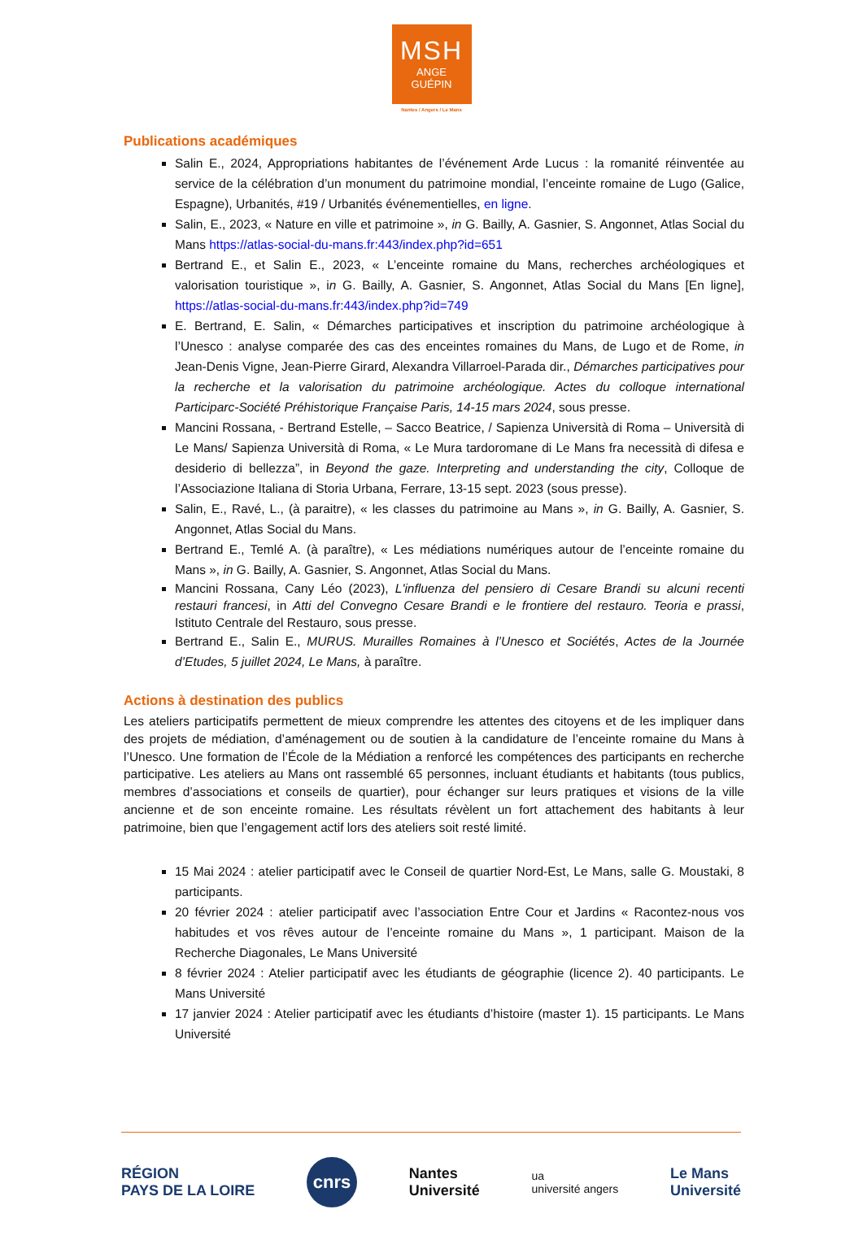MSH
ANGE
GUÉPIN
Nantes / Angers / Le Mans
Publications académiques
Salin E., 2024, Appropriations habitantes de l’événement Arde Lucus : la romanité réinventée au service de la célébration d’un monument du patrimoine mondial, l’enceinte romaine de Lugo (Galice, Espagne), Urbanités, #19 / Urbanités événementielles, en ligne.
Salin, E., 2023, « Nature en ville et patrimoine », in G. Bailly, A. Gasnier, S. Angonnet, Atlas Social du Mans https://atlas-social-du-mans.fr:443/index.php?id=651
Bertrand E., et Salin E., 2023, « L’enceinte romaine du Mans, recherches archéologiques et valorisation touristique », in G. Bailly, A. Gasnier, S. Angonnet, Atlas Social du Mans [En ligne], https://atlas-social-du-mans.fr:443/index.php?id=749
E. Bertrand, E. Salin, « Démarches participatives et inscription du patrimoine archéologique à l’Unesco : analyse comparée des cas des enceintes romaines du Mans, de Lugo et de Rome, in Jean-Denis Vigne, Jean-Pierre Girard, Alexandra Villarroel-Parada dir., Démarches participatives pour la recherche et la valorisation du patrimoine archéologique. Actes du colloque international Participarc-Société Préhistorique Française Paris, 14-15 mars 2024, sous presse.
Mancini Rossana, - Bertrand Estelle, – Sacco Beatrice, / Sapienza Università di Roma – Università di Le Mans/ Sapienza Università di Roma, « Le Mura tardoromane di Le Mans fra necessità di difesa e desiderio di bellezza”, in Beyond the gaze. Interpreting and understanding the city, Colloque de l’Associazione Italiana di Storia Urbana, Ferrare, 13-15 sept. 2023 (sous presse).
Salin, E., Ravé, L., (à paraitre), « les classes du patrimoine au Mans », in G. Bailly, A. Gasnier, S. Angonnet, Atlas Social du Mans.
Bertrand E., Temlé A. (à paraître), « Les médiations numériques autour de l’enceinte romaine du Mans », in G. Bailly, A. Gasnier, S. Angonnet, Atlas Social du Mans.
Mancini Rossana, Cany Léo (2023), L'influenza del pensiero di Cesare Brandi su alcuni recenti restauri francesi, in Atti del Convegno Cesare Brandi e le frontiere del restauro. Teoria e prassi, Istituto Centrale del Restauro, sous presse.
Bertrand E., Salin E., MURUS. Murailles Romaines à l’Unesco et Sociétés, Actes de la Journée d’Etudes, 5 juillet 2024, Le Mans, à paraître.
Actions à destination des publics
Les ateliers participatifs permettent de mieux comprendre les attentes des citoyens et de les impliquer dans des projets de médiation, d’aménagement ou de soutien à la candidature de l’enceinte romaine du Mans à l’Unesco. Une formation de l’École de la Médiation a renforcé les compétences des participants en recherche participative. Les ateliers au Mans ont rassemblé 65 personnes, incluant étudiants et habitants (tous publics, membres d’associations et conseils de quartier), pour échanger sur leurs pratiques et visions de la ville ancienne et de son enceinte romaine. Les résultats révèlent un fort attachement des habitants à leur patrimoine, bien que l’engagement actif lors des ateliers soit resté limité.
15 Mai 2024 : atelier participatif avec le Conseil de quartier Nord-Est, Le Mans, salle G. Moustaki, 8 participants.
20 février 2024 : atelier participatif avec l’association Entre Cour et Jardins « Racontez-nous vos habitudes et vos rêves autour de l’enceinte romaine du Mans », 1 participant. Maison de la Recherche Diagonales, Le Mans Université
8 février 2024 : Atelier participatif avec les étudiants de géographie (licence 2). 40 participants. Le Mans Université
17 janvier 2024 : Atelier participatif avec les étudiants d’histoire (master 1). 15 participants. Le Mans Université
RÉGION
PAYS DE LA LOIRE
cnrs
Nantes
Université
ua
université angers
Le Mans
Université